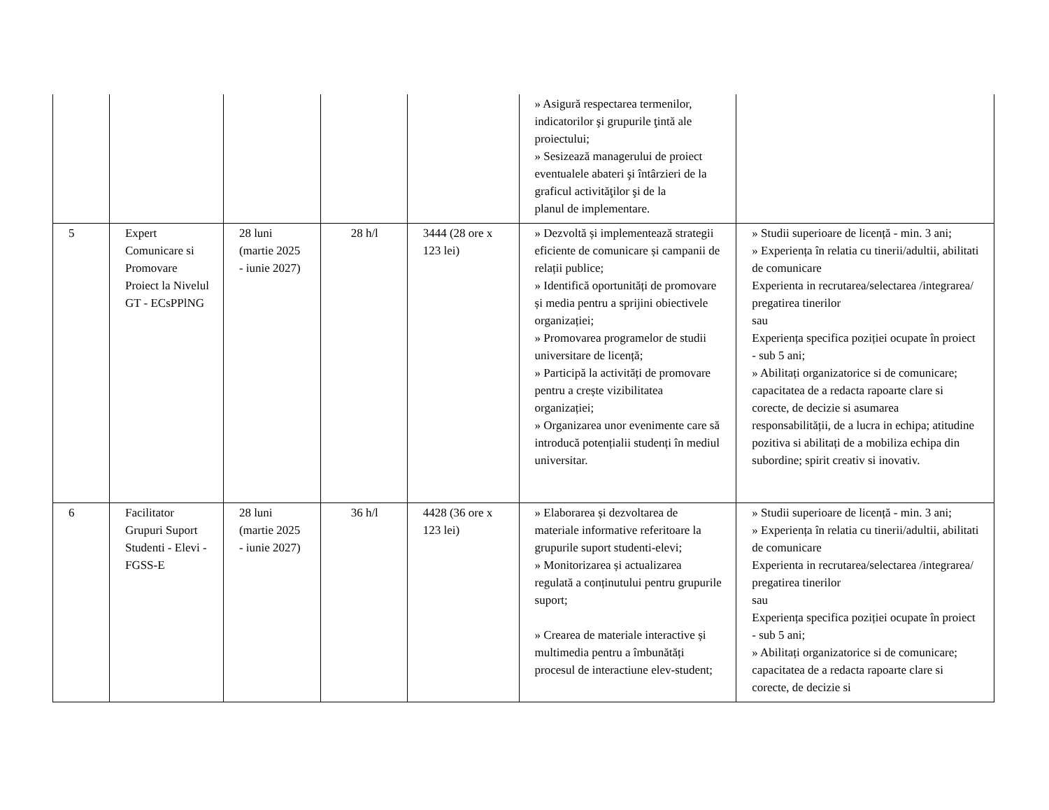| | | | | | » Asigură respectarea termenilor, indicatorilor şi grupurile ţintă ale proiectului; » Sesizează managerului de proiect eventualele abateri şi întârzieri de la graficul activităţilor şi de la planul de implementare. | |
| 5 | Expert Comunicare si Promovare Proiect la Nivelul GT - ECsPPlNG | 28 luni (martie 2025 - iunie 2027) | 28 h/l | 3444 (28 ore x 123 lei) | » Dezvoltă și implementează strategii eficiente de comunicare și campanii de relații publice; » Identifică oportunități de promovare și media pentru a sprijini obiectivele organizației; » Promovarea programelor de studii universitare de licență; » Participă la activități de promovare pentru a crește vizibilitatea organizației; » Organizarea unor evenimente care să introducă potențialii studenți în mediul universitar. | » Studii superioare de licență - min. 3 ani; » Experiența în relatia cu tinerii/adultii, abilitati de comunicare Experienta in recrutarea/selectarea /integrarea/ pregatirea tinerilor sau Experiența specifica poziției ocupate în proiect - sub 5 ani; » Abilitați organizatorice si de comunicare; capacitatea de a redacta rapoarte clare si corecte, de decizie si asumarea responsabilității, de a lucra in echipa; atitudine pozitiva si abilitați de a mobiliza echipa din subordine; spirit creativ si inovativ. |
| 6 | Facilitator Grupuri Suport Studenti - Elevi - FGSS-E | 28 luni (martie 2025 - iunie 2027) | 36 h/l | 4428 (36 ore x 123 lei) | » Elaborarea și dezvoltarea de materiale informative referitoare la grupurile suport studenti-elevi; » Monitorizarea și actualizarea regulată a conținutului pentru grupurile suport; » Crearea de materiale interactive și multimedia pentru a îmbunătăți procesul de interactiune elev-student; | » Studii superioare de licență - min. 3 ani; » Experiența în relatia cu tinerii/adultii, abilitati de comunicare Experienta in recrutarea/selectarea /integrarea/ pregatirea tinerilor sau Experiența specifica poziției ocupate în proiect - sub 5 ani; » Abilitați organizatorice si de comunicare; capacitatea de a redacta rapoarte clare si corecte, de decizie si |